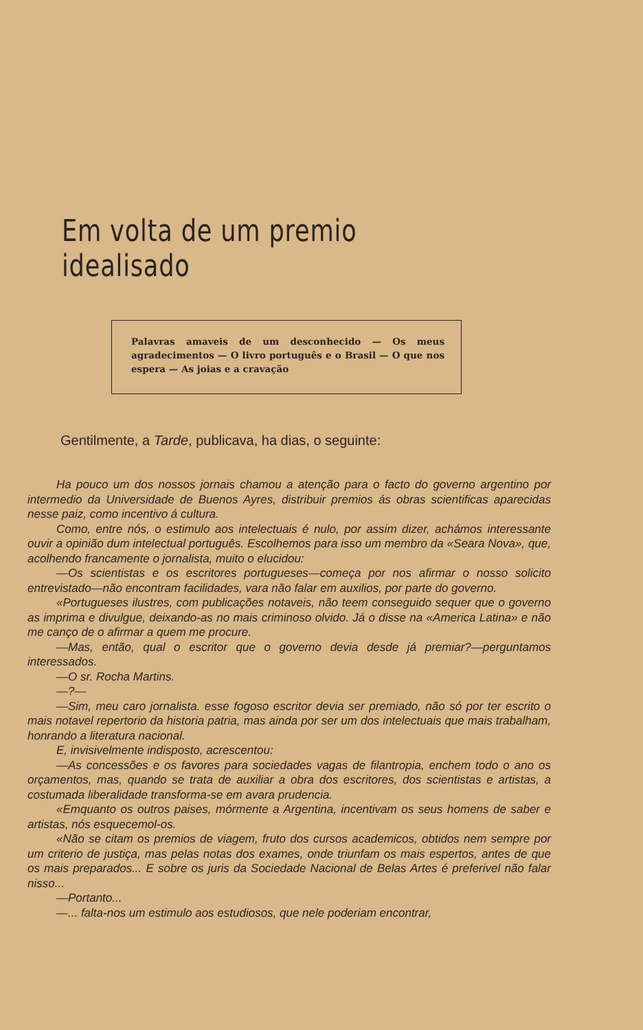Em volta de um premio idealisado
Palavras amaveis de um desconhecido — Os meus agradecimentos — O livro português e o Brasil — O que nos espera — As joias e a cravação
Gentilmente, a Tarde, publicava, ha dias, o seguinte:
Ha pouco um dos nossos jornais chamou a atenção para o facto do governo argentino por intermedio da Universidade de Buenos Ayres, distribuir premios ás obras scientificas aparecidas nesse paiz, como incentivo á cultura.
Como, entre nós, o estimulo aos intelectuais é nulo, por assim dizer, achámos interessante ouvir a opinião dum intelectual português. Escolhemos para isso um membro da «Seara Nova», que, acolhendo francamente o jornalista, muito o elucidou:
—Os scientistas e os escritores portugueses—começa por nos afirmar o nosso solicito entrevistado—não encontram facilidades, vara não falar em auxilios, por parte do governo.
«Portugueses ilustres, com publicações notaveis, não teem conseguido sequer que o governo as imprima e divulgue, deixando-as no mais criminoso olvido. Já o disse na «America Latina» e não me canço de o afirmar a quem me procure.
—Mas, então, qual o escritor que o governo devia desde já premiar?—perguntamos interessados.
—O sr. Rocha Martins.
—?—
—Sim, meu caro jornalista. esse fogoso escritor devia ser premiado, não só por ter escrito o mais notavel repertorio da historia patria, mas ainda por ser um dos intelectuais que mais trabalham, honrando a literatura nacional.
E, invisivelmente indisposto, acrescentou:
—As concessões e os favores para sociedades vagas de filantropia, enchem todo o ano os orçamentos, mas, quando se trata de auxiliar a obra dos escritores, dos scientistas e artistas, a costumada liberalidade transforma-se em avara prudencia.
«Emquanto os outros paises, mórmente a Argentina, incentivam os seus homens de saber e artistas, nós esquecemol-os.
«Não se citam os premios de viagem, fruto dos cursos academicos, obtidos nem sempre por um criterio de justiça, mas pelas notas dos exames, onde triunfam os mais espertos, antes de que os mais preparados... E sobre os juris da Sociedade Nacional de Belas Artes é preferivel não falar nisso...
—Portanto...
—... falta-nos um estimulo aos estudiosos, que nele poderiam encontrar,